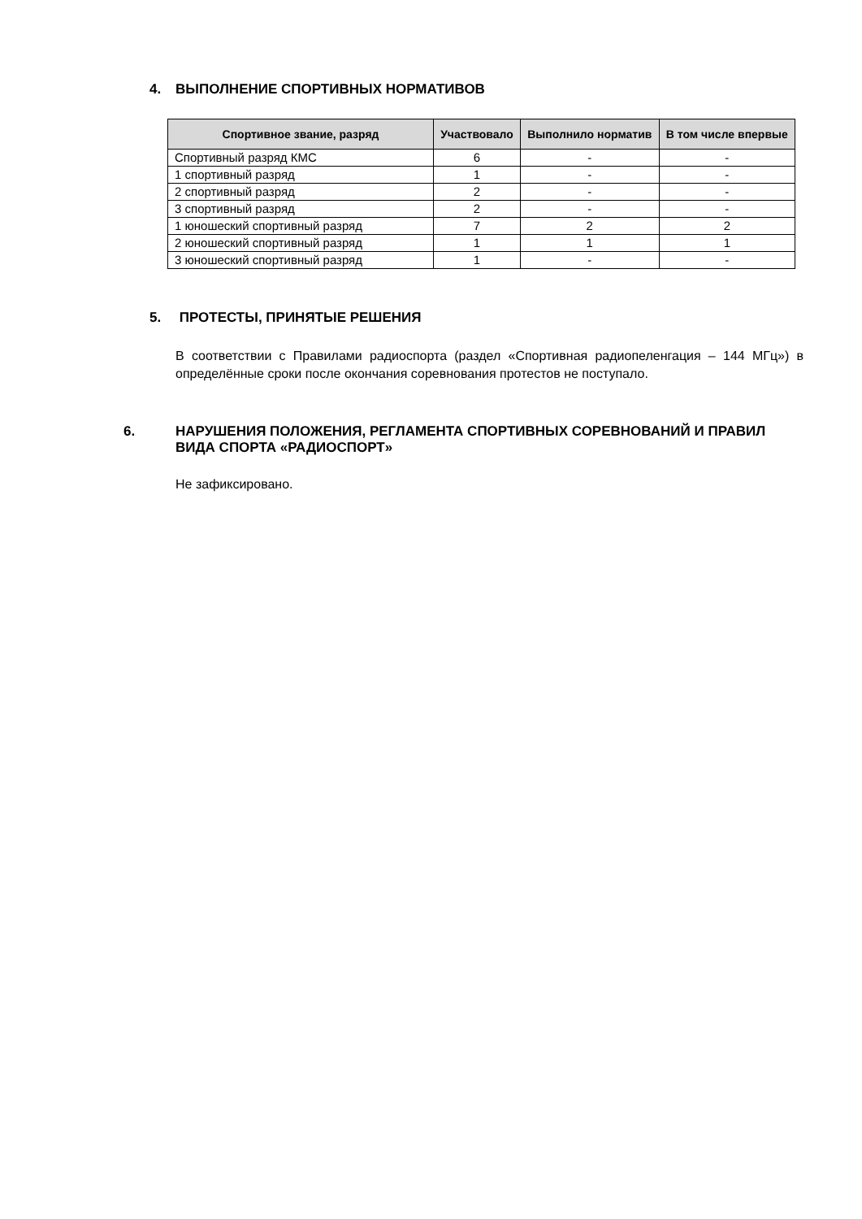4. ВЫПОЛНЕНИЕ СПОРТИВНЫХ НОРМАТИВОВ
| Спортивное звание, разряд | Участвовало | Выполнило норматив | В том числе впервые |
| --- | --- | --- | --- |
| Спортивный разряд КМС | 6 | - | - |
| 1 спортивный разряд | 1 | - | - |
| 2 спортивный разряд | 2 | - | - |
| 3 спортивный разряд | 2 | - | - |
| 1 юношеский спортивный разряд | 7 | 2 | 2 |
| 2 юношеский спортивный разряд | 1 | 1 | 1 |
| 3 юношеский спортивный разряд | 1 | - | - |
5. ПРОТЕСТЫ, ПРИНЯТЫЕ РЕШЕНИЯ
В соответствии с Правилами радиоспорта (раздел «Спортивная радиопеленгация – 144 МГц») в определённые сроки после окончания соревнования протестов не поступало.
6. НАРУШЕНИЯ ПОЛОЖЕНИЯ, РЕГЛАМЕНТА СПОРТИВНЫХ СОРЕВНОВАНИЙ И ПРАВИЛ ВИДА СПОРТА «РАДИОСПОРТ»
Не зафиксировано.